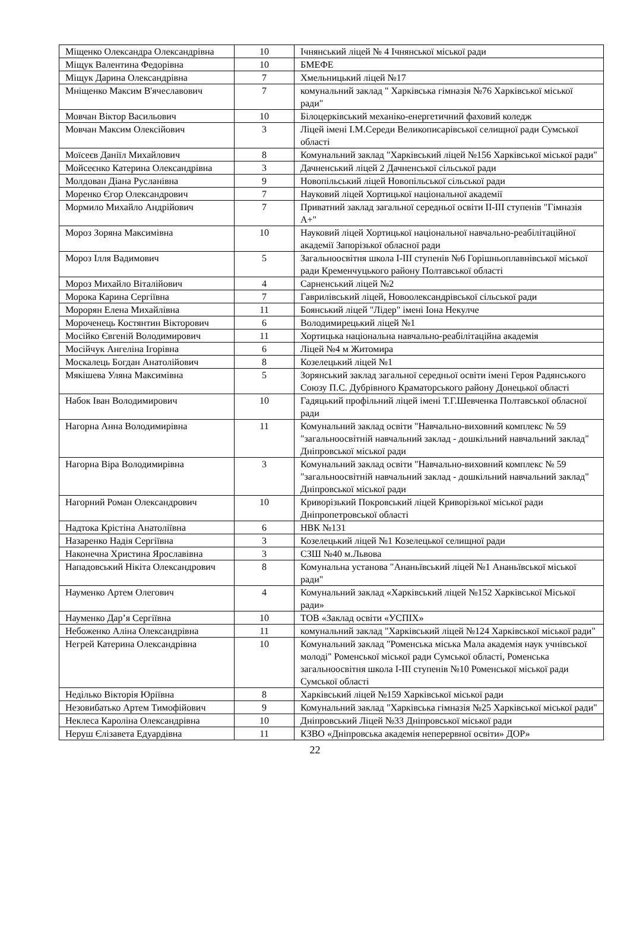| Міщенко Олександра Олександрівна | 10 | Ічнянський ліцей № 4 Ічнянської міської ради |
| Міщук Валентина Федорівна | 10 | БМЕФЕ |
| Міщук Дарина Олександрівна | 7 | Хмельницький ліцей №17 |
| Мніщенко Максим В'ячеславович | 7 | комунальний заклад " Харківська гімназія №76 Харківської міської ради" |
| Мовчан Віктор Васильович | 10 | Білоцерківський механіко-енергетичний фаховий коледж |
| Мовчан Максим Олексійович | 3 | Ліцей імені І.М.Середи Великописарівської селищної ради Сумської області |
| Моїсеєв Даніїл Михайлович | 8 | Комунальний заклад "Харківський ліцей №156 Харківської міської ради" |
| Мойсеєнко Катерина Олександрівна | 3 | Дачненський ліцей 2 Дачненської сільської ради |
| Молдован Діана Русланівна | 9 | Новопільський ліцей Новопільської сільської ради |
| Моренко Єгор Олександрович | 7 | Науковий ліцей Хортицької національної академії |
| Мормило Михайло Андрійович | 7 | Приватний заклад загальної середньої освіти ІІ-ІІІ ступенів "Гімназія А+" |
| Мороз Зоряна Максимівна | 10 | Науковий ліцей Хортицької національної навчально-реабілітаційної академії Запорізької обласної ради |
| Мороз Ілля Вадимович | 5 | Загальноосвітня школа І-ІІІ ступенів №6 Горішньоплавнівської міської ради Кременчуцького району Полтавської області |
| Мороз Михайло Віталійович | 4 | Сарненський ліцей №2 |
| Морока Карина Сергіївна | 7 | Гаврилівський ліцей, Новоолександрівської сільської ради |
| Морорян Елена Михайлівна | 11 | Боянський ліцей "Лідер" імені Іона Некулче |
| Мороченець Костянтин Вікторович | 6 | Володимирецький ліцей №1 |
| Мосійко Євгеній Володимирович | 11 | Хортицька національна навчально-реабілітаційна академія |
| Мосійчук Ангеліна Ігорівна | 6 | Ліцей №4 м Житомира |
| Москалець Богдан Анатолійович | 8 | Козелецький ліцей №1 |
| Мякішева Уляна Максимівна | 5 | Зорянський заклад загальної середньої освіти імені Героя Радянського Союзу П.С. Дубрівного Краматорського району Донецької області |
| Набок Іван Володимирович | 10 | Гадяцький профільний ліцей імені Т.Г.Шевченка Полтавської обласної ради |
| Нагорна Анна Володимирівна | 11 | Комунальний заклад освіти "Навчально-виховний комплекс № 59 "загальноосвітній навчальний заклад - дошкільний навчальний заклад" Дніпровської міської ради |
| Нагорна Віра Володимирівна | 3 | Комунальний заклад освіти "Навчально-виховний комплекс № 59 "загальноосвітній навчальний заклад - дошкільний навчальний заклад" Дніпровської міської ради |
| Нагорний Роман Олександрович | 10 | Криворізький Покровський ліцей Криворізької міської ради Дніпропетровської області |
| Надтока Крістіна Анатоліївна | 6 | НВК №131 |
| Назаренко Надія Сергіївна | 3 | Козелецький ліцей №1 Козелецької селищної ради |
| Наконечна Христина Ярославівна | 3 | СЗШ №40 м.Львова |
| Нападовський Нікіта Олександрович | 8 | Комунальна установа "Ананьївський ліцей №1 Ананьївської міської ради" |
| Науменко Артем Олегович | 4 | Комунальний заклад «Харківський ліцей №152 Харківської Міської ради» |
| Науменко Дар’я Сергіївна | 10 | ТОВ «Заклад освіти «УСПІХ» |
| Небоженко Аліна Олександрівна | 11 | комунальний заклад "Харківський ліцей №124 Харківської міської ради" |
| Негрей Катерина Олександрівна | 10 | Комунальний заклад "Роменська міська Мала академія наук учнівської молоді" Роменської міської ради Сумської області, Роменська загальноосвітня школа І-ІІІ ступенів №10 Роменської міської ради Сумської області |
| Неділько Вікторія Юріївна | 8 | Харківський ліцей №159 Харківської міської ради |
| Незовибатько Артем Тимофійович | 9 | Комунальний заклад "Харківська гімназія №25 Харківської міської ради" |
| Неклеса Кароліна Олександрівна | 10 | Дніпровський Ліцей №33 Дніпровської міської ради |
| Неруш Єлізавета Едуардівна | 11 | КЗВО «Дніпровська академія неперервної освіти» ДОР» |
22